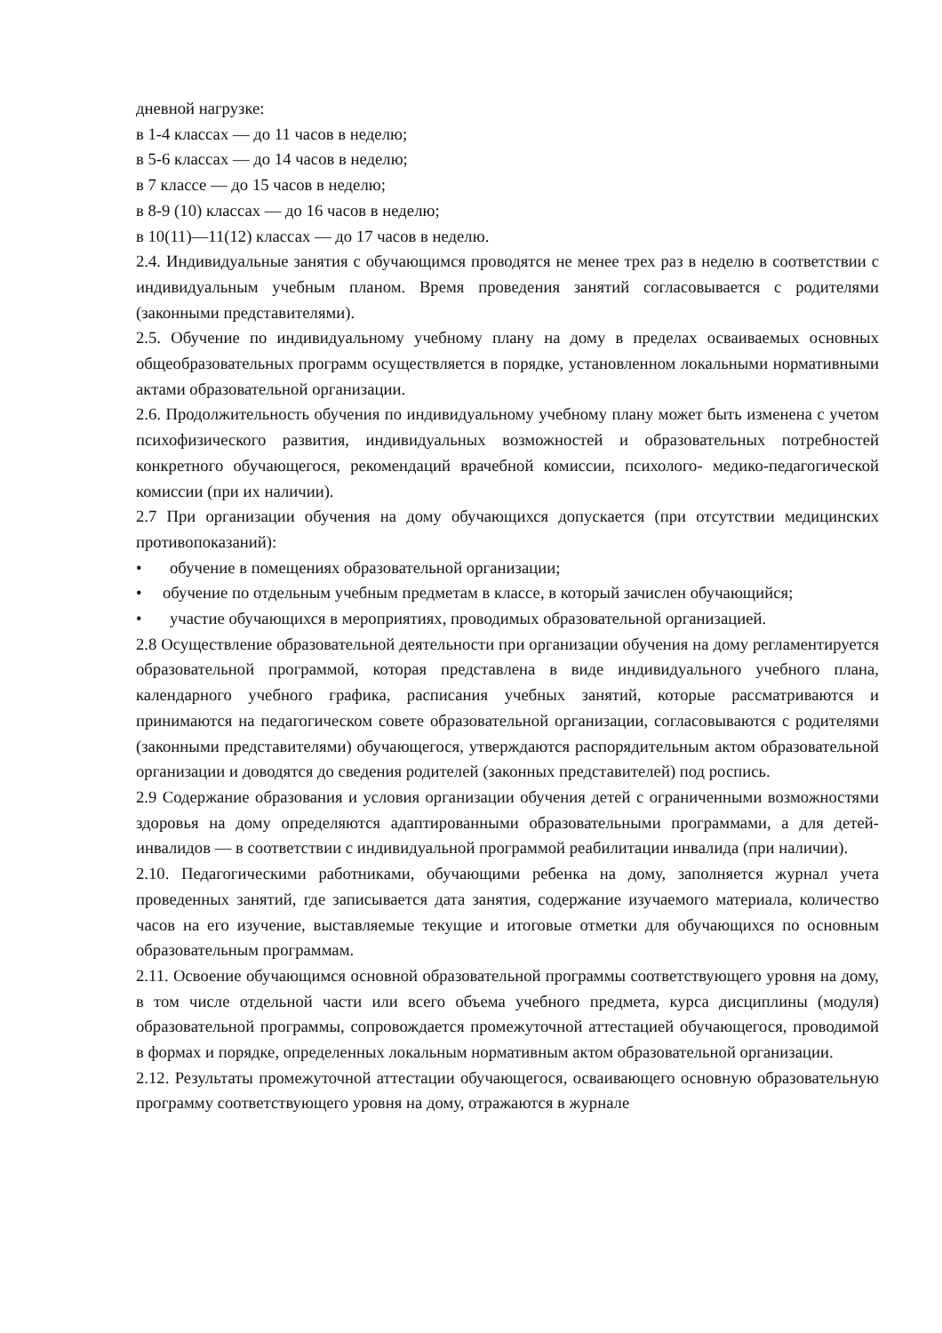дневной нагрузке:
в 1-4 классах — до 11 часов в неделю;
в 5-6 классах — до 14 часов в неделю;
в 7 классе — до 15 часов в неделю;
в 8-9 (10) классах — до 16 часов в неделю;
в 10(11)—11(12) классах — до 17 часов в неделю.
2.4. Индивидуальные занятия с обучающимся проводятся не менее трех раз в неделю в соответствии с индивидуальным учебным планом. Время проведения занятий согласовывается с родителями (законными представителями).
2.5. Обучение по индивидуальному учебному плану на дому в пределах осваиваемых основных общеобразовательных программ осуществляется в порядке, установленном локальными нормативными актами образовательной организации.
2.6. Продолжительность обучения по индивидуальному учебному плану может быть изменена с учетом психофизического развития, индивидуальных возможностей и образовательных потребностей конкретного обучающегося, рекомендаций врачебной комиссии, психолого- медико-педагогической комиссии (при их наличии).
2.7 При организации обучения на дому обучающихся допускается (при отсутствии медицинских противопоказаний):
• обучение в помещениях образовательной организации;
• обучение по отдельным учебным предметам в классе, в который зачислен обучающийся;
• участие обучающихся в мероприятиях, проводимых образовательной организацией.
2.8 Осуществление образовательной деятельности при организации обучения на дому регламентируется образовательной программой, которая представлена в виде индивидуального учебного плана, календарного учебного графика, расписания учебных занятий, которые рассматриваются и принимаются на педагогическом совете образовательной организации, согласовываются с родителями (законными представителями) обучающегося, утверждаются распорядительным актом образовательной организации и доводятся до сведения родителей (законных представителей) под роспись.
2.9 Содержание образования и условия организации обучения детей с ограниченными возможностями здоровья на дому определяются адаптированными образовательными программами, а для детей-инвалидов — в соответствии с индивидуальной программой реабилитации инвалида (при наличии).
2.10. Педагогическими работниками, обучающими ребенка на дому, заполняется журнал учета проведенных занятий, где записывается дата занятия, содержание изучаемого материала, количество часов на его изучение, выставляемые текущие и итоговые отметки для обучающихся по основным образовательным программам.
2.11. Освоение обучающимся основной образовательной программы соответствующего уровня на дому, в том числе отдельной части или всего объема учебного предмета, курса дисциплины (модуля) образовательной программы, сопровождается промежуточной аттестацией обучающегося, проводимой в формах и порядке, определенных локальным нормативным актом образовательной организации.
2.12. Результаты промежуточной аттестации обучающегося, осваивающего основную образовательную программу соответствующего уровня на дому, отражаются в журнале